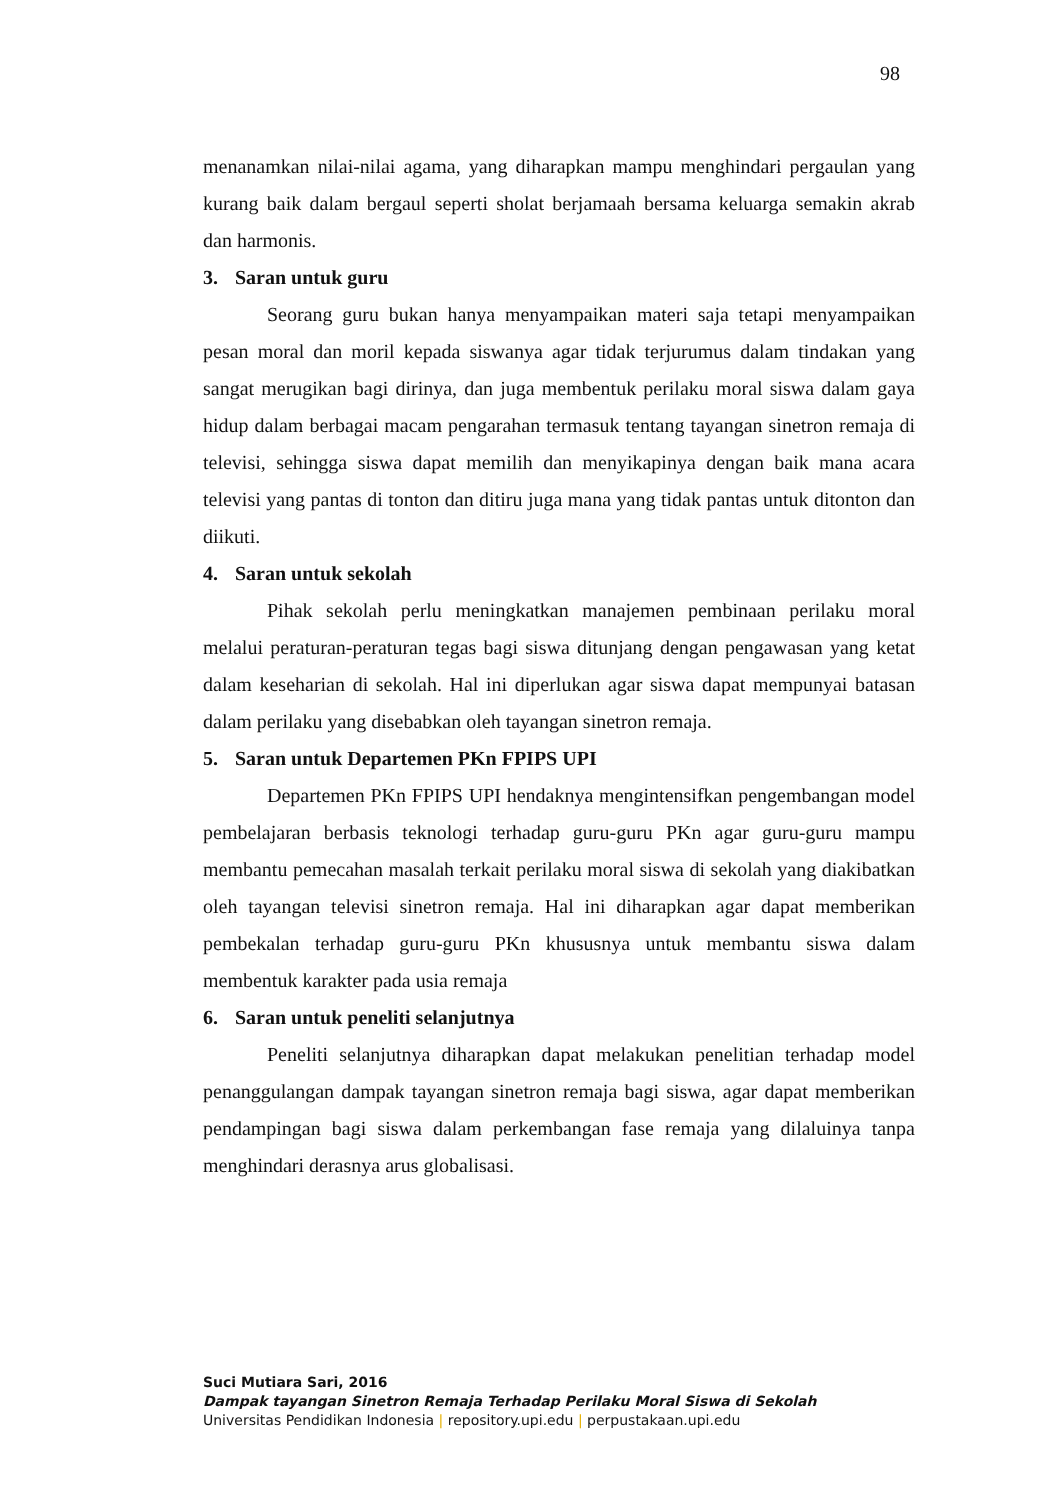98
menanamkan nilai-nilai agama, yang diharapkan mampu menghindari pergaulan yang kurang baik dalam bergaul seperti sholat berjamaah bersama keluarga semakin akrab dan harmonis.
3. Saran untuk guru
Seorang guru bukan hanya menyampaikan materi saja tetapi menyampaikan pesan moral dan moril kepada siswanya agar tidak terjurumus dalam tindakan yang sangat merugikan bagi dirinya, dan juga membentuk perilaku moral siswa dalam gaya hidup dalam berbagai macam pengarahan termasuk tentang tayangan sinetron remaja di televisi, sehingga siswa dapat memilih dan menyikapinya dengan baik mana acara televisi yang pantas di tonton dan ditiru juga mana yang tidak pantas untuk ditonton dan diikuti.
4. Saran untuk sekolah
Pihak sekolah perlu meningkatkan manajemen pembinaan perilaku moral melalui peraturan-peraturan tegas bagi siswa ditunjang dengan pengawasan yang ketat dalam keseharian di sekolah. Hal ini diperlukan agar siswa dapat mempunyai batasan dalam perilaku yang disebabkan oleh tayangan sinetron remaja.
5. Saran untuk Departemen PKn FPIPS UPI
Departemen PKn FPIPS UPI hendaknya mengintensifkan pengembangan model pembelajaran berbasis teknologi terhadap guru-guru PKn agar guru-guru mampu membantu pemecahan masalah terkait perilaku moral siswa di sekolah yang diakibatkan oleh tayangan televisi sinetron remaja. Hal ini diharapkan agar dapat memberikan pembekalan terhadap guru-guru PKn khususnya untuk membantu siswa dalam membentuk karakter pada usia remaja
6. Saran untuk peneliti selanjutnya
Peneliti selanjutnya diharapkan dapat melakukan penelitian terhadap model penanggulangan dampak tayangan sinetron remaja bagi siswa, agar dapat memberikan pendampingan bagi siswa dalam perkembangan fase remaja yang dilaluinya tanpa menghindari derasnya arus globalisasi.
Suci Mutiara Sari, 2016
Dampak tayangan Sinetron Remaja Terhadap Perilaku Moral Siswa di Sekolah
Universitas Pendidikan Indonesia | repository.upi.edu | perpustakaan.upi.edu